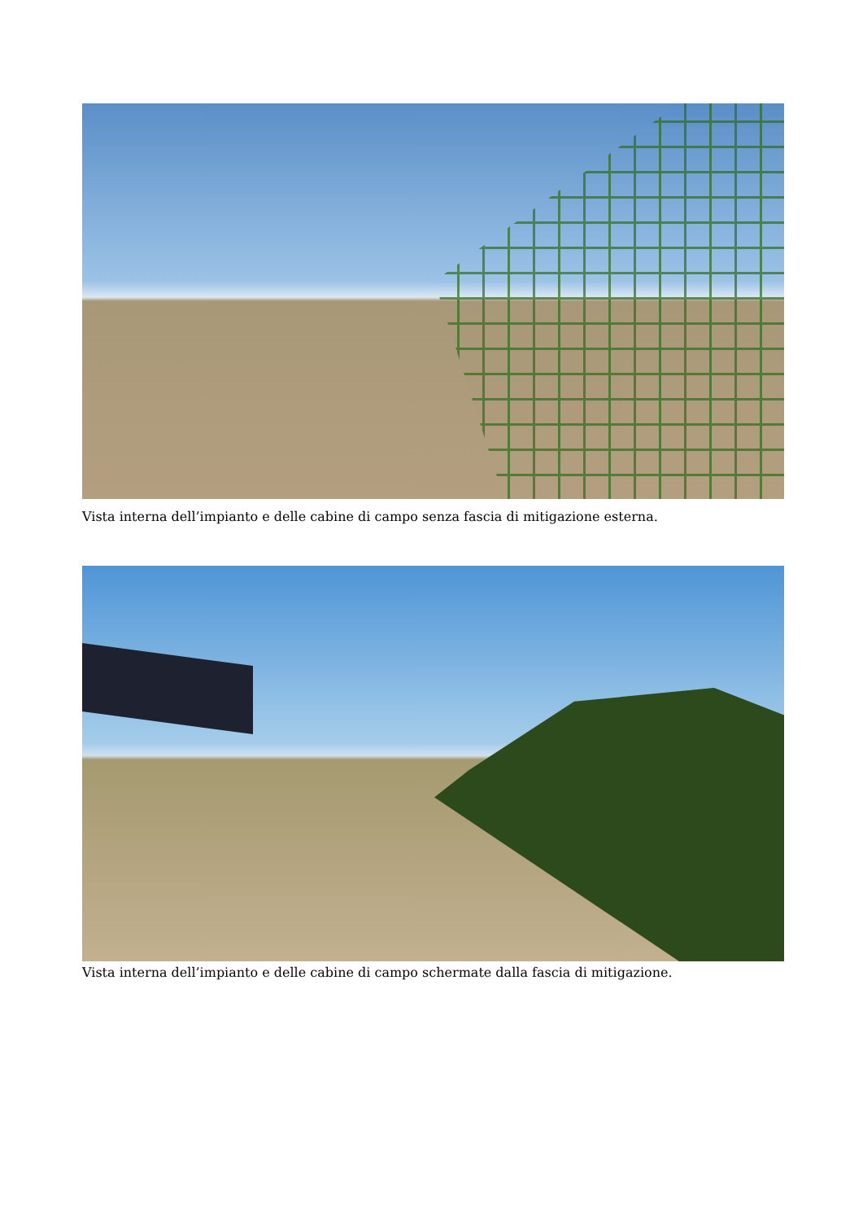Vista interna dell’impianto e delle cabine di campo senza fascia di mitigazione esterna.
Vista interna dell’impianto e delle cabine di campo schermate dalla fascia di mitigazione.